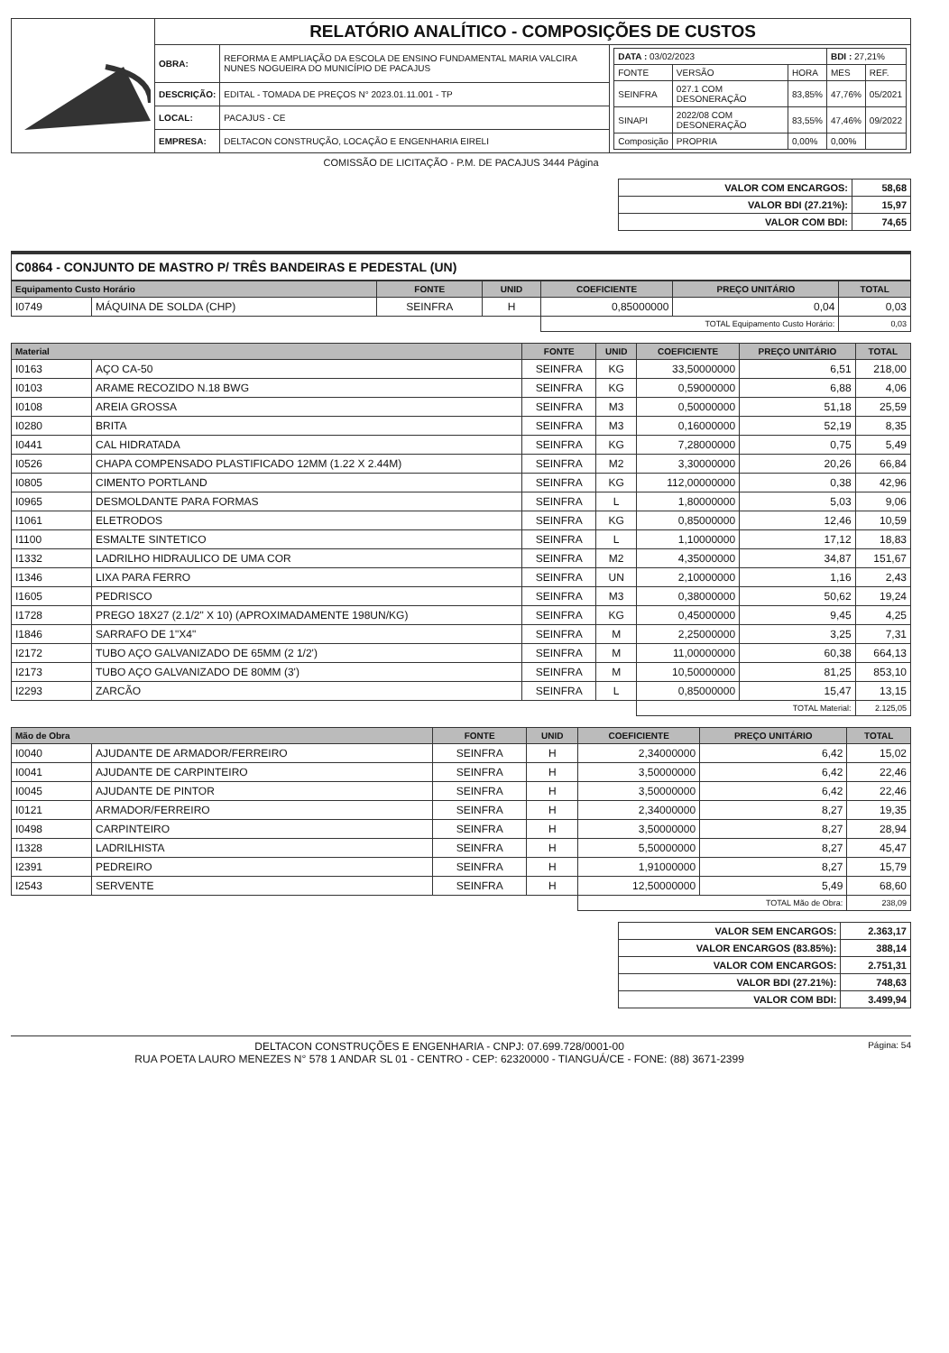| | RELATÓRIO ANALÍTICO - COMPOSIÇÕES DE CUSTOS | | |
| | OBRA: | REFORMA E AMPLIAÇÃO DA ESCOLA DE ENSINO FUNDAMENTAL MARIA VALCIRA NUNES NOGUEIRA DO MUNICÍPIO DE PACAJUS | / DATA : 03/02/2023 / / / BDI : 27,21% / / / FONTE / VERSÃO / HORA / MES / REF. / / SEINFRA / 027.1 COM DESONERAÇÃO / 83,85% / 47,76% / 05/2021 / / SINAPI / 2022/08 COM DESONERAÇÃO / 83,55% / 47,46% / 09/2022 / / Composição / PROPRIA / 0,00% / 0,00% / / |
| | DESCRIÇÃO: | EDITAL - TOMADA DE PREÇOS N° 2023.01.11.001 - TP | |
| | LOCAL: | PACAJUS - CE | |
| | EMPRESA: | DELTACON CONSTRUÇÃO, LOCAÇÃO E ENGENHARIA EIRELI | |
COMISSÃO DE LICITAÇÃO - P.M. DE PACAJUS 3444 Página
| VALOR COM ENCARGOS: | 58,68 |
| VALOR BDI (27.21%): | 15,97 |
| VALOR COM BDI: | 74,65 |
C0864 - CONJUNTO DE MASTRO P/ TRÊS BANDEIRAS E PEDESTAL (UN)
| Equipamento Custo Horário | | FONTE | UNID | COEFICIENTE | PREÇO UNITÁRIO | TOTAL |
| --- | --- | --- | --- | --- | --- | --- |
| I0749 | MÁQUINA DE SOLDA (CHP) | SEINFRA | H | 0,85000000 | 0,04 | 0,03 |
| | | | | TOTAL Equipamento Custo Horário: | | 0,03 |
| Material | | FONTE | UNID | COEFICIENTE | PREÇO UNITÁRIO | TOTAL |
| --- | --- | --- | --- | --- | --- | --- |
| I0163 | AÇO CA-50 | SEINFRA | KG | 33,50000000 | 6,51 | 218,00 |
| I0103 | ARAME RECOZIDO N.18 BWG | SEINFRA | KG | 0,59000000 | 6,88 | 4,06 |
| I0108 | AREIA GROSSA | SEINFRA | M3 | 0,50000000 | 51,18 | 25,59 |
| I0280 | BRITA | SEINFRA | M3 | 0,16000000 | 52,19 | 8,35 |
| I0441 | CAL HIDRATADA | SEINFRA | KG | 7,28000000 | 0,75 | 5,49 |
| I0526 | CHAPA COMPENSADO PLASTIFICADO 12MM (1.22 X 2.44M) | SEINFRA | M2 | 3,30000000 | 20,26 | 66,84 |
| I0805 | CIMENTO PORTLAND | SEINFRA | KG | 112,00000000 | 0,38 | 42,96 |
| I0965 | DESMOLDANTE PARA FORMAS | SEINFRA | L | 1,80000000 | 5,03 | 9,06 |
| I1061 | ELETRODOS | SEINFRA | KG | 0,85000000 | 12,46 | 10,59 |
| I1100 | ESMALTE SINTETICO | SEINFRA | L | 1,10000000 | 17,12 | 18,83 |
| I1332 | LADRILHO HIDRAULICO DE UMA COR | SEINFRA | M2 | 4,35000000 | 34,87 | 151,67 |
| I1346 | LIXA PARA FERRO | SEINFRA | UN | 2,10000000 | 1,16 | 2,43 |
| I1605 | PEDRISCO | SEINFRA | M3 | 0,38000000 | 50,62 | 19,24 |
| I1728 | PREGO 18X27 (2.1/2" X 10) (APROXIMADAMENTE 198UN/KG) | SEINFRA | KG | 0,45000000 | 9,45 | 4,25 |
| I1846 | SARRAFO DE 1"X4" | SEINFRA | M | 2,25000000 | 3,25 | 7,31 |
| I2172 | TUBO AÇO GALVANIZADO DE 65MM (2 1/2') | SEINFRA | M | 11,00000000 | 60,38 | 664,13 |
| I2173 | TUBO AÇO GALVANIZADO DE 80MM (3') | SEINFRA | M | 10,50000000 | 81,25 | 853,10 |
| I2293 | ZARCÃO | SEINFRA | L | 0,85000000 | 15,47 | 13,15 |
| | | | | TOTAL Material: | | 2.125,05 |
| Mão de Obra | | FONTE | UNID | COEFICIENTE | PREÇO UNITÁRIO | TOTAL |
| --- | --- | --- | --- | --- | --- | --- |
| I0040 | AJUDANTE DE ARMADOR/FERREIRO | SEINFRA | H | 2,34000000 | 6,42 | 15,02 |
| I0041 | AJUDANTE DE CARPINTEIRO | SEINFRA | H | 3,50000000 | 6,42 | 22,46 |
| I0045 | AJUDANTE DE PINTOR | SEINFRA | H | 3,50000000 | 6,42 | 22,46 |
| I0121 | ARMADOR/FERREIRO | SEINFRA | H | 2,34000000 | 8,27 | 19,35 |
| I0498 | CARPINTEIRO | SEINFRA | H | 3,50000000 | 8,27 | 28,94 |
| I1328 | LADRILHISTA | SEINFRA | H | 5,50000000 | 8,27 | 45,47 |
| I2391 | PEDREIRO | SEINFRA | H | 1,91000000 | 8,27 | 15,79 |
| I2543 | SERVENTE | SEINFRA | H | 12,50000000 | 5,49 | 68,60 |
| | | | | TOTAL Mão de Obra: | | 238,09 |
| VALOR SEM ENCARGOS: | 2.363,17 |
| VALOR ENCARGOS (83.85%): | 388,14 |
| VALOR COM ENCARGOS: | 2.751,31 |
| VALOR BDI (27.21%): | 748,63 |
| VALOR COM BDI: | 3.499,94 |
DELTACON CONSTRUÇÕES E ENGENHARIA - CNPJ: 07.699.728/0001-00
RUA POETA LAURO MENEZES N° 578 1 ANDAR SL 01 - CENTRO - CEP: 62320000 - TIANGUÁ/CE - FONE: (88) 3671-2399
Página: 54